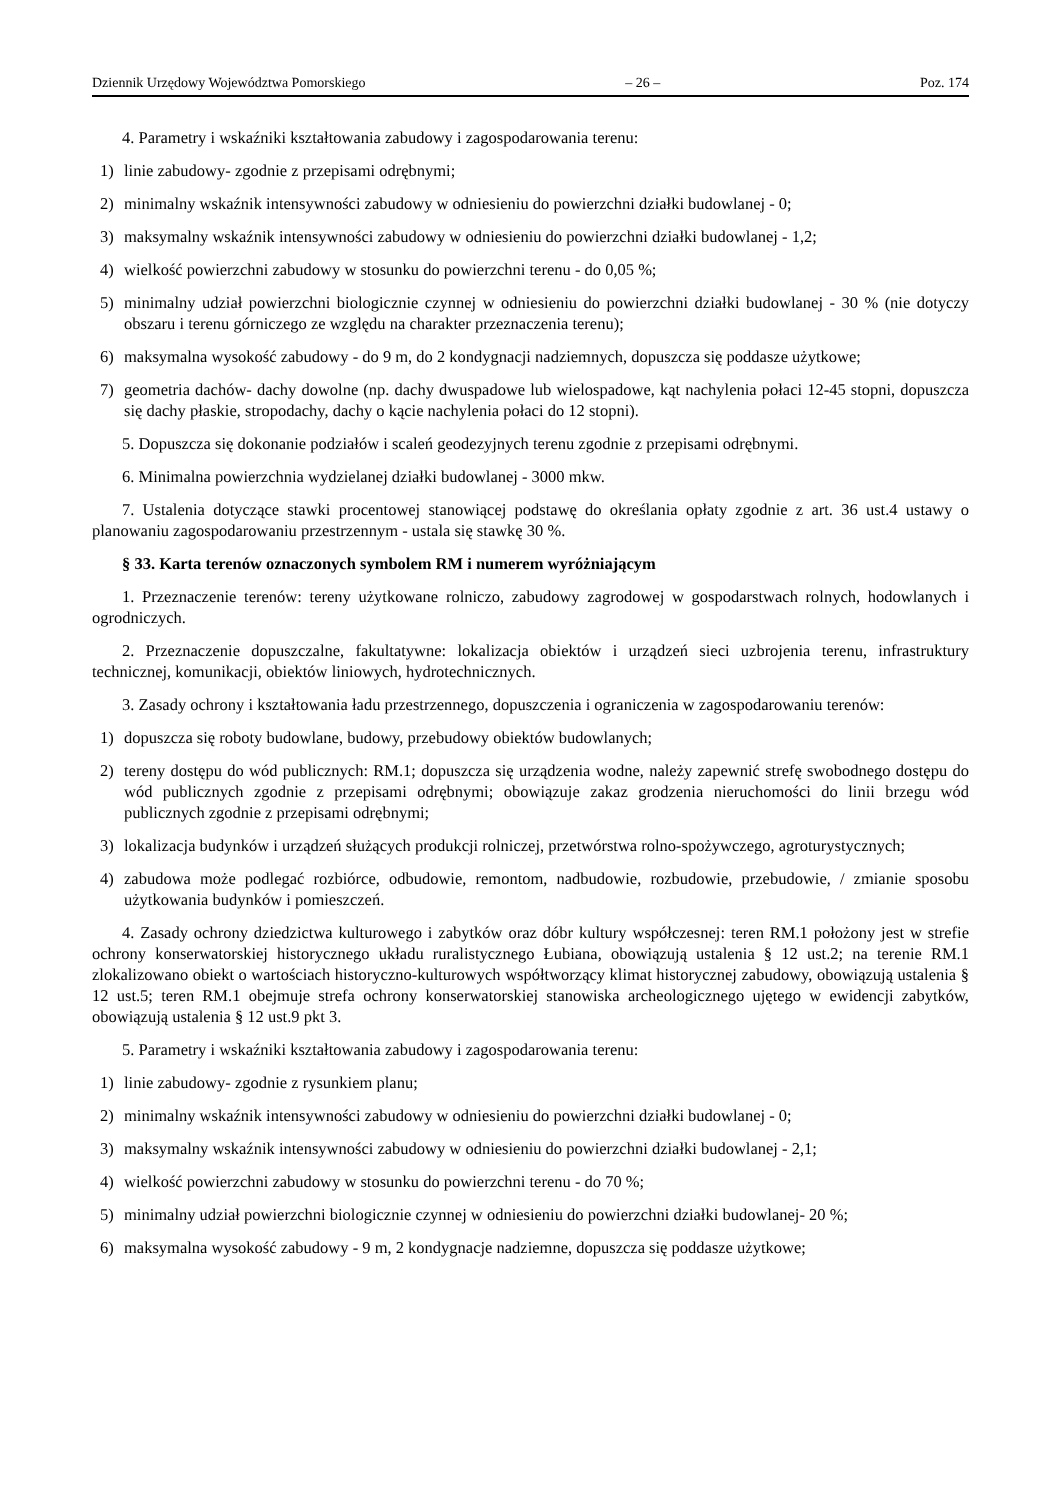Dziennik Urzędowy Województwa Pomorskiego – 26 – Poz. 174
4. Parametry i wskaźniki kształtowania zabudowy i zagospodarowania terenu:
1) linie zabudowy- zgodnie z przepisami odrębnymi;
2) minimalny wskaźnik intensywności zabudowy w odniesieniu do powierzchni działki budowlanej - 0;
3) maksymalny wskaźnik intensywności zabudowy w odniesieniu do powierzchni działki budowlanej - 1,2;
4) wielkość powierzchni zabudowy w stosunku do powierzchni terenu - do 0,05 %;
5) minimalny udział powierzchni biologicznie czynnej w odniesieniu do powierzchni działki budowlanej - 30 % (nie dotyczy obszaru i terenu górniczego ze względu na charakter przeznaczenia terenu);
6) maksymalna wysokość zabudowy - do 9 m, do 2 kondygnacji nadziemnych, dopuszcza się poddasze użytkowe;
7) geometria dachów- dachy dowolne (np. dachy dwuspadowe lub wielospadowe, kąt nachylenia połaci 12-45 stopni, dopuszcza się dachy płaskie, stropodachy, dachy o kącie nachylenia połaci do 12 stopni).
5. Dopuszcza się dokonanie podziałów i scaleń geodezyjnych terenu zgodnie z przepisami odrębnymi.
6. Minimalna powierzchnia wydzielanej działki budowlanej - 3000 mkw.
7. Ustalenia dotyczące stawki procentowej stanowiącej podstawę do określania opłaty zgodnie z art. 36 ust.4 ustawy o planowaniu zagospodarowaniu przestrzennym - ustala się stawkę 30 %.
§ 33. Karta terenów oznaczonych symbolem RM i numerem wyróżniającym
1. Przeznaczenie terenów: tereny użytkowane rolniczo, zabudowy zagrodowej w gospodarstwach rolnych, hodowlanych i ogrodniczych.
2. Przeznaczenie dopuszczalne, fakultatywne: lokalizacja obiektów i urządzeń sieci uzbrojenia terenu, infrastruktury technicznej, komunikacji, obiektów liniowych, hydrotechnicznych.
3. Zasady ochrony i kształtowania ładu przestrzennego, dopuszczenia i ograniczenia w zagospodarowaniu terenów:
1) dopuszcza się roboty budowlane, budowy, przebudowy obiektów budowlanych;
2) tereny dostępu do wód publicznych: RM.1; dopuszcza się urządzenia wodne, należy zapewnić strefę swobodnego dostępu do wód publicznych zgodnie z przepisami odrębnymi; obowiązuje zakaz grodzenia nieruchomości do linii brzegu wód publicznych zgodnie z przepisami odrębnymi;
3) lokalizacja budynków i urządzeń służących produkcji rolniczej, przetwórstwa rolno-spożywczego, agroturystycznych;
4) zabudowa może podlegać rozbiórce, odbudowie, remontom, nadbudowie, rozbudowie, przebudowie, / zmianie sposobu użytkowania budynków i pomieszczeń.
4. Zasady ochrony dziedzictwa kulturowego i zabytków oraz dóbr kultury współczesnej: teren RM.1 położony jest w strefie ochrony konserwatorskiej historycznego układu ruralistycznego Łubiana, obowiązują ustalenia § 12 ust.2; na terenie RM.1 zlokalizowano obiekt o wartościach historyczno-kulturowych współtworzący klimat historycznej zabudowy, obowiązują ustalenia § 12 ust.5; teren RM.1 obejmuje strefa ochrony konserwatorskiej stanowiska archeologicznego ujętego w ewidencji zabytków, obowiązują ustalenia § 12 ust.9 pkt 3.
5. Parametry i wskaźniki kształtowania zabudowy i zagospodarowania terenu:
1) linie zabudowy- zgodnie z rysunkiem planu;
2) minimalny wskaźnik intensywności zabudowy w odniesieniu do powierzchni działki budowlanej - 0;
3) maksymalny wskaźnik intensywności zabudowy w odniesieniu do powierzchni działki budowlanej - 2,1;
4) wielkość powierzchni zabudowy w stosunku do powierzchni terenu - do 70 %;
5) minimalny udział powierzchni biologicznie czynnej w odniesieniu do powierzchni działki budowlanej- 20 %;
6) maksymalna wysokość zabudowy - 9 m, 2 kondygnacje nadziemne, dopuszcza się poddasze użytkowe;